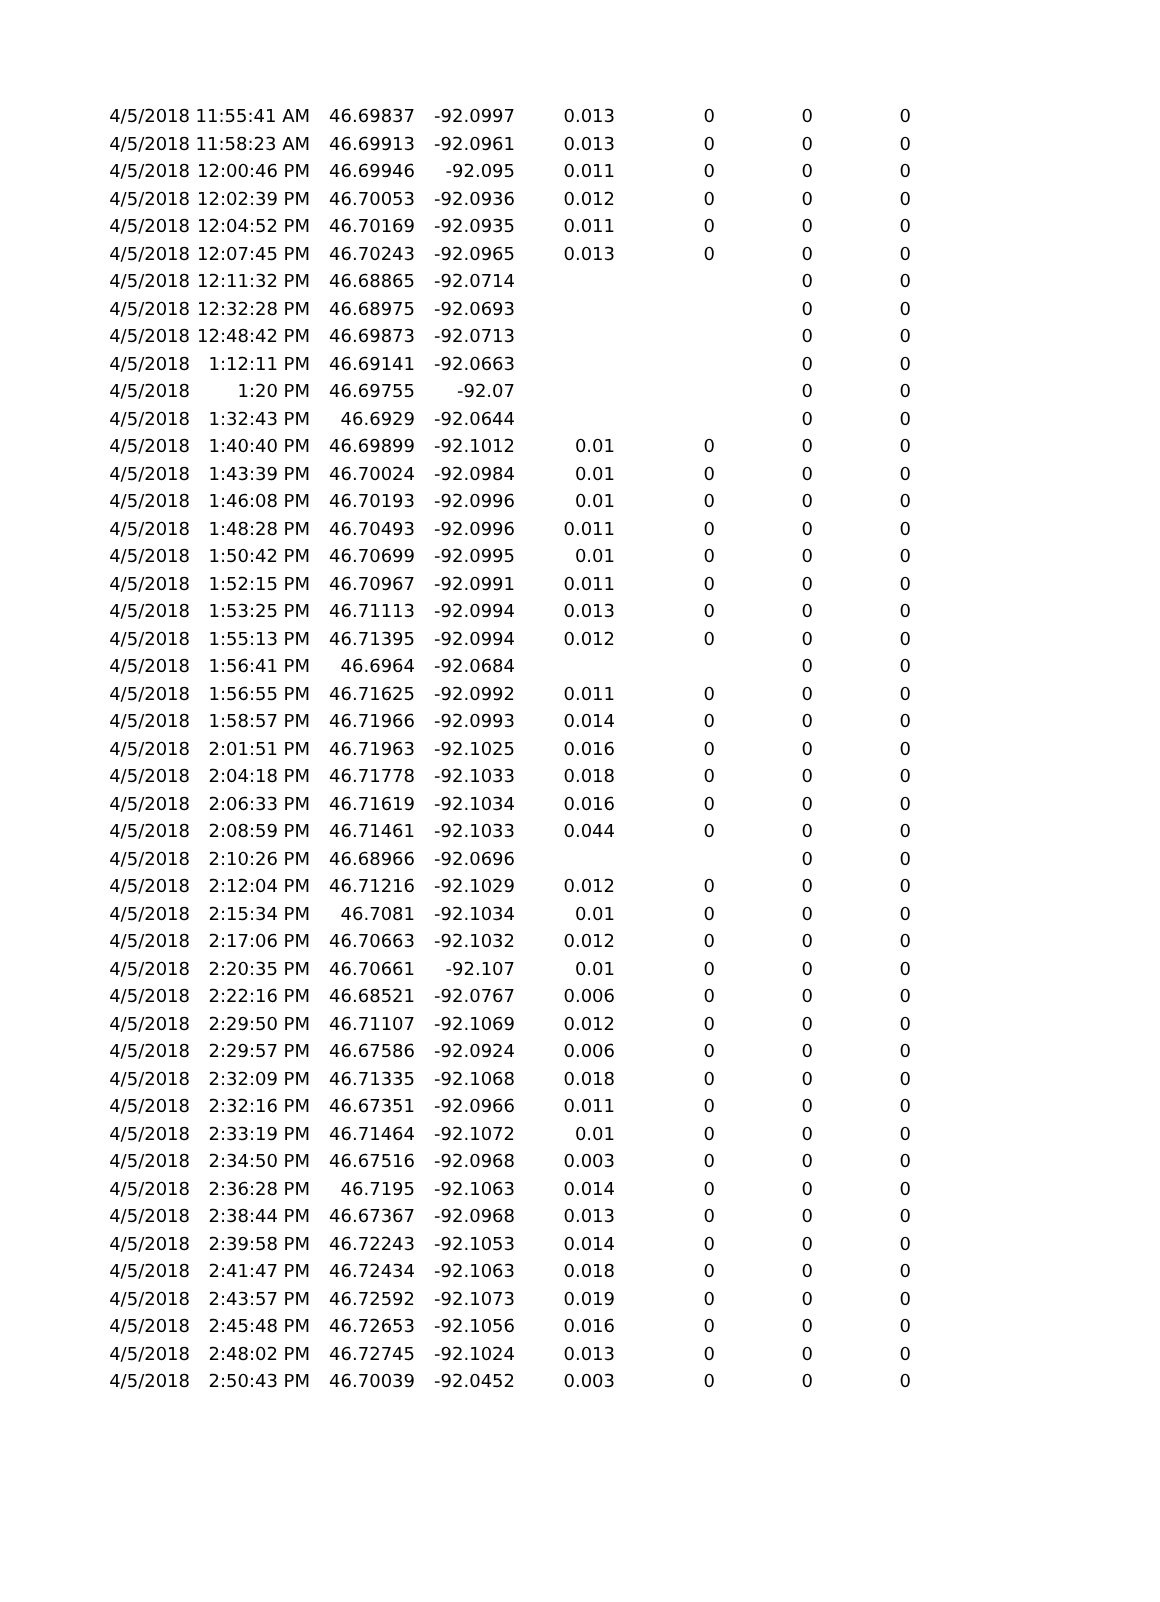| 4/5/2018 | 11:55:41 AM | 46.69837 | -92.0997 | 0.013 | 0 | 0 | 0 |
| 4/5/2018 | 11:58:23 AM | 46.69913 | -92.0961 | 0.013 | 0 | 0 | 0 |
| 4/5/2018 | 12:00:46 PM | 46.69946 | -92.095 | 0.011 | 0 | 0 | 0 |
| 4/5/2018 | 12:02:39 PM | 46.70053 | -92.0936 | 0.012 | 0 | 0 | 0 |
| 4/5/2018 | 12:04:52 PM | 46.70169 | -92.0935 | 0.011 | 0 | 0 | 0 |
| 4/5/2018 | 12:07:45 PM | 46.70243 | -92.0965 | 0.013 | 0 | 0 | 0 |
| 4/5/2018 | 12:11:32 PM | 46.68865 | -92.0714 | | | 0 | 0 |
| 4/5/2018 | 12:32:28 PM | 46.68975 | -92.0693 | | | 0 | 0 |
| 4/5/2018 | 12:48:42 PM | 46.69873 | -92.0713 | | | 0 | 0 |
| 4/5/2018 | 1:12:11 PM | 46.69141 | -92.0663 | | | 0 | 0 |
| 4/5/2018 | 1:20 PM | 46.69755 | -92.07 | | | 0 | 0 |
| 4/5/2018 | 1:32:43 PM | 46.6929 | -92.0644 | | | 0 | 0 |
| 4/5/2018 | 1:40:40 PM | 46.69899 | -92.1012 | 0.01 | 0 | 0 | 0 |
| 4/5/2018 | 1:43:39 PM | 46.70024 | -92.0984 | 0.01 | 0 | 0 | 0 |
| 4/5/2018 | 1:46:08 PM | 46.70193 | -92.0996 | 0.01 | 0 | 0 | 0 |
| 4/5/2018 | 1:48:28 PM | 46.70493 | -92.0996 | 0.011 | 0 | 0 | 0 |
| 4/5/2018 | 1:50:42 PM | 46.70699 | -92.0995 | 0.01 | 0 | 0 | 0 |
| 4/5/2018 | 1:52:15 PM | 46.70967 | -92.0991 | 0.011 | 0 | 0 | 0 |
| 4/5/2018 | 1:53:25 PM | 46.71113 | -92.0994 | 0.013 | 0 | 0 | 0 |
| 4/5/2018 | 1:55:13 PM | 46.71395 | -92.0994 | 0.012 | 0 | 0 | 0 |
| 4/5/2018 | 1:56:41 PM | 46.6964 | -92.0684 | | | 0 | 0 |
| 4/5/2018 | 1:56:55 PM | 46.71625 | -92.0992 | 0.011 | 0 | 0 | 0 |
| 4/5/2018 | 1:58:57 PM | 46.71966 | -92.0993 | 0.014 | 0 | 0 | 0 |
| 4/5/2018 | 2:01:51 PM | 46.71963 | -92.1025 | 0.016 | 0 | 0 | 0 |
| 4/5/2018 | 2:04:18 PM | 46.71778 | -92.1033 | 0.018 | 0 | 0 | 0 |
| 4/5/2018 | 2:06:33 PM | 46.71619 | -92.1034 | 0.016 | 0 | 0 | 0 |
| 4/5/2018 | 2:08:59 PM | 46.71461 | -92.1033 | 0.044 | 0 | 0 | 0 |
| 4/5/2018 | 2:10:26 PM | 46.68966 | -92.0696 | | | 0 | 0 |
| 4/5/2018 | 2:12:04 PM | 46.71216 | -92.1029 | 0.012 | 0 | 0 | 0 |
| 4/5/2018 | 2:15:34 PM | 46.7081 | -92.1034 | 0.01 | 0 | 0 | 0 |
| 4/5/2018 | 2:17:06 PM | 46.70663 | -92.1032 | 0.012 | 0 | 0 | 0 |
| 4/5/2018 | 2:20:35 PM | 46.70661 | -92.107 | 0.01 | 0 | 0 | 0 |
| 4/5/2018 | 2:22:16 PM | 46.68521 | -92.0767 | 0.006 | 0 | 0 | 0 |
| 4/5/2018 | 2:29:50 PM | 46.71107 | -92.1069 | 0.012 | 0 | 0 | 0 |
| 4/5/2018 | 2:29:57 PM | 46.67586 | -92.0924 | 0.006 | 0 | 0 | 0 |
| 4/5/2018 | 2:32:09 PM | 46.71335 | -92.1068 | 0.018 | 0 | 0 | 0 |
| 4/5/2018 | 2:32:16 PM | 46.67351 | -92.0966 | 0.011 | 0 | 0 | 0 |
| 4/5/2018 | 2:33:19 PM | 46.71464 | -92.1072 | 0.01 | 0 | 0 | 0 |
| 4/5/2018 | 2:34:50 PM | 46.67516 | -92.0968 | 0.003 | 0 | 0 | 0 |
| 4/5/2018 | 2:36:28 PM | 46.7195 | -92.1063 | 0.014 | 0 | 0 | 0 |
| 4/5/2018 | 2:38:44 PM | 46.67367 | -92.0968 | 0.013 | 0 | 0 | 0 |
| 4/5/2018 | 2:39:58 PM | 46.72243 | -92.1053 | 0.014 | 0 | 0 | 0 |
| 4/5/2018 | 2:41:47 PM | 46.72434 | -92.1063 | 0.018 | 0 | 0 | 0 |
| 4/5/2018 | 2:43:57 PM | 46.72592 | -92.1073 | 0.019 | 0 | 0 | 0 |
| 4/5/2018 | 2:45:48 PM | 46.72653 | -92.1056 | 0.016 | 0 | 0 | 0 |
| 4/5/2018 | 2:48:02 PM | 46.72745 | -92.1024 | 0.013 | 0 | 0 | 0 |
| 4/5/2018 | 2:50:43 PM | 46.70039 | -92.0452 | 0.003 | 0 | 0 | 0 |